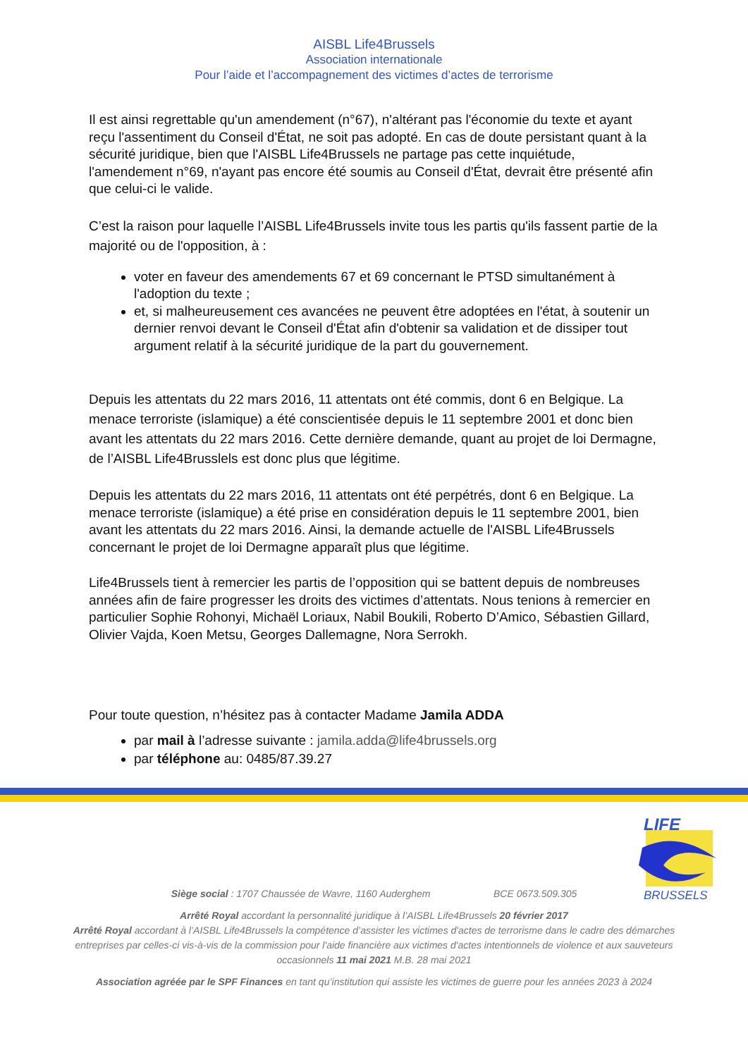AISBL Life4Brussels
Association internationale
Pour l’aide et l’accompagnement des victimes d’actes de terrorisme
Il est ainsi regrettable qu'un amendement (n°67), n'altérant pas l'économie du texte et ayant reçu l'assentiment du Conseil d'État, ne soit pas adopté. En cas de doute persistant quant à la sécurité juridique, bien que l'AISBL Life4Brussels ne partage pas cette inquiétude, l'amendement n°69, n'ayant pas encore été soumis au Conseil d'État, devrait être présenté afin que celui-ci le valide.
C’est la raison pour laquelle l’AISBL Life4Brussels invite tous les partis qu'ils fassent partie de la majorité ou de l'opposition, à :
voter en faveur des amendements 67 et 69 concernant le PTSD simultanément à l'adoption du texte ;
et, si malheureusement ces avancées ne peuvent être adoptées en l'état, à soutenir un dernier renvoi devant le Conseil d'État afin d'obtenir sa validation et de dissiper tout argument relatif à la sécurité juridique de la part du gouvernement.
Depuis les attentats du 22 mars 2016, 11 attentats ont été commis, dont 6 en Belgique. La menace terroriste (islamique) a été conscientisée depuis le 11 septembre 2001 et donc bien avant les attentats du 22 mars 2016. Cette dernière demande, quant au projet de loi Dermagne, de l’AISBL Life4Brusslels est donc plus que légitime.
Depuis les attentats du 22 mars 2016, 11 attentats ont été perpétrés, dont 6 en Belgique. La menace terroriste (islamique) a été prise en considération depuis le 11 septembre 2001, bien avant les attentats du 22 mars 2016. Ainsi, la demande actuelle de l'AISBL Life4Brussels concernant le projet de loi Dermagne apparaît plus que légitime.
Life4Brussels tient à remercier les partis de l’opposition qui se battent depuis de nombreuses années afin de faire progresser les droits des victimes d’attentats. Nous tenions à remercier en particulier Sophie Rohonyi, Michaël Loriaux, Nabil Boukili, Roberto D’Amico, Sébastien Gillard, Olivier Vajda, Koen Metsu, Georges Dallemagne, Nora Serrokh.
Pour toute question, n’hésitez pas à contacter Madame Jamila ADDA
par mail à l’adresse suivante : jamila.adda@life4brussels.org
par téléphone au: 0485/87.39.27
LIFE
BRUSSELS
Siège social : 1707 Chaussée de Wavre, 1160 Auderghem BCE 0673.509.305
Arrêté Royal accordant la personnalité juridique à l’AISBL Life4Brussels 20 février 2017
Arrêté Royal accordant à l’AISBL Life4Brussels la compétence d’assister les victimes d'actes de terrorisme dans le cadre des démarches entreprises par celles-ci vis-à-vis de la commission pour l'aide financière aux victimes d'actes intentionnels de violence et aux sauveteurs occasionnels 11 mai 2021 M.B. 28 mai 2021
Association agréée par le SPF Finances en tant qu’institution qui assiste les victimes de guerre pour les années 2023 à 2024